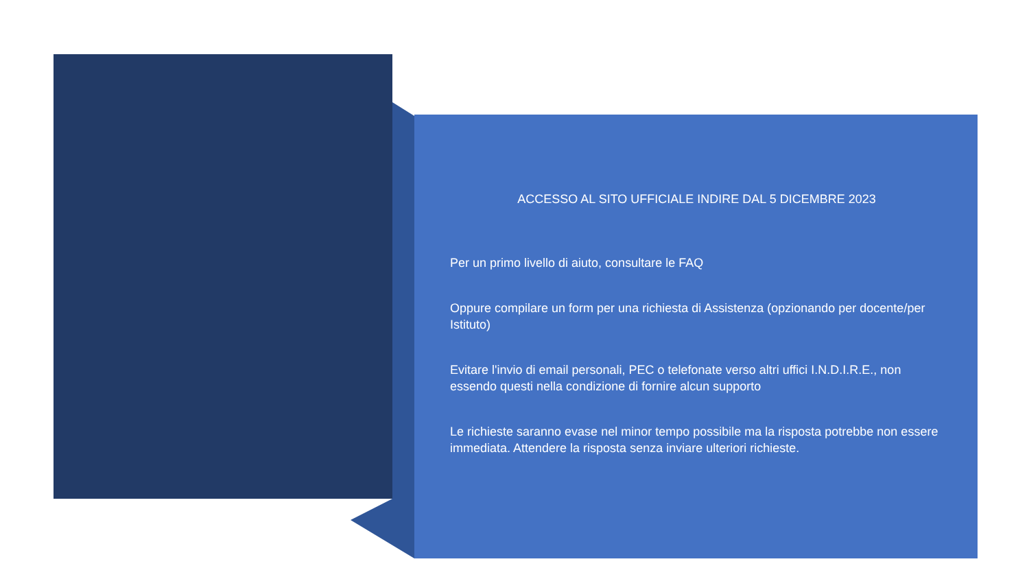ACCESSO AL SITO UFFICIALE INDIRE DAL 5 DICEMBRE 2023
Per un primo livello di aiuto, consultare le FAQ
Oppure compilare un form per una richiesta di Assistenza (opzionando per docente/per Istituto)
Evitare l'invio di email personali, PEC o telefonate verso altri uffici I.N.D.I.R.E., non essendo questi nella condizione di fornire alcun supporto
Le richieste saranno evase nel minor tempo possibile ma la risposta potrebbe non essere immediata. Attendere la risposta senza inviare ulteriori richieste.